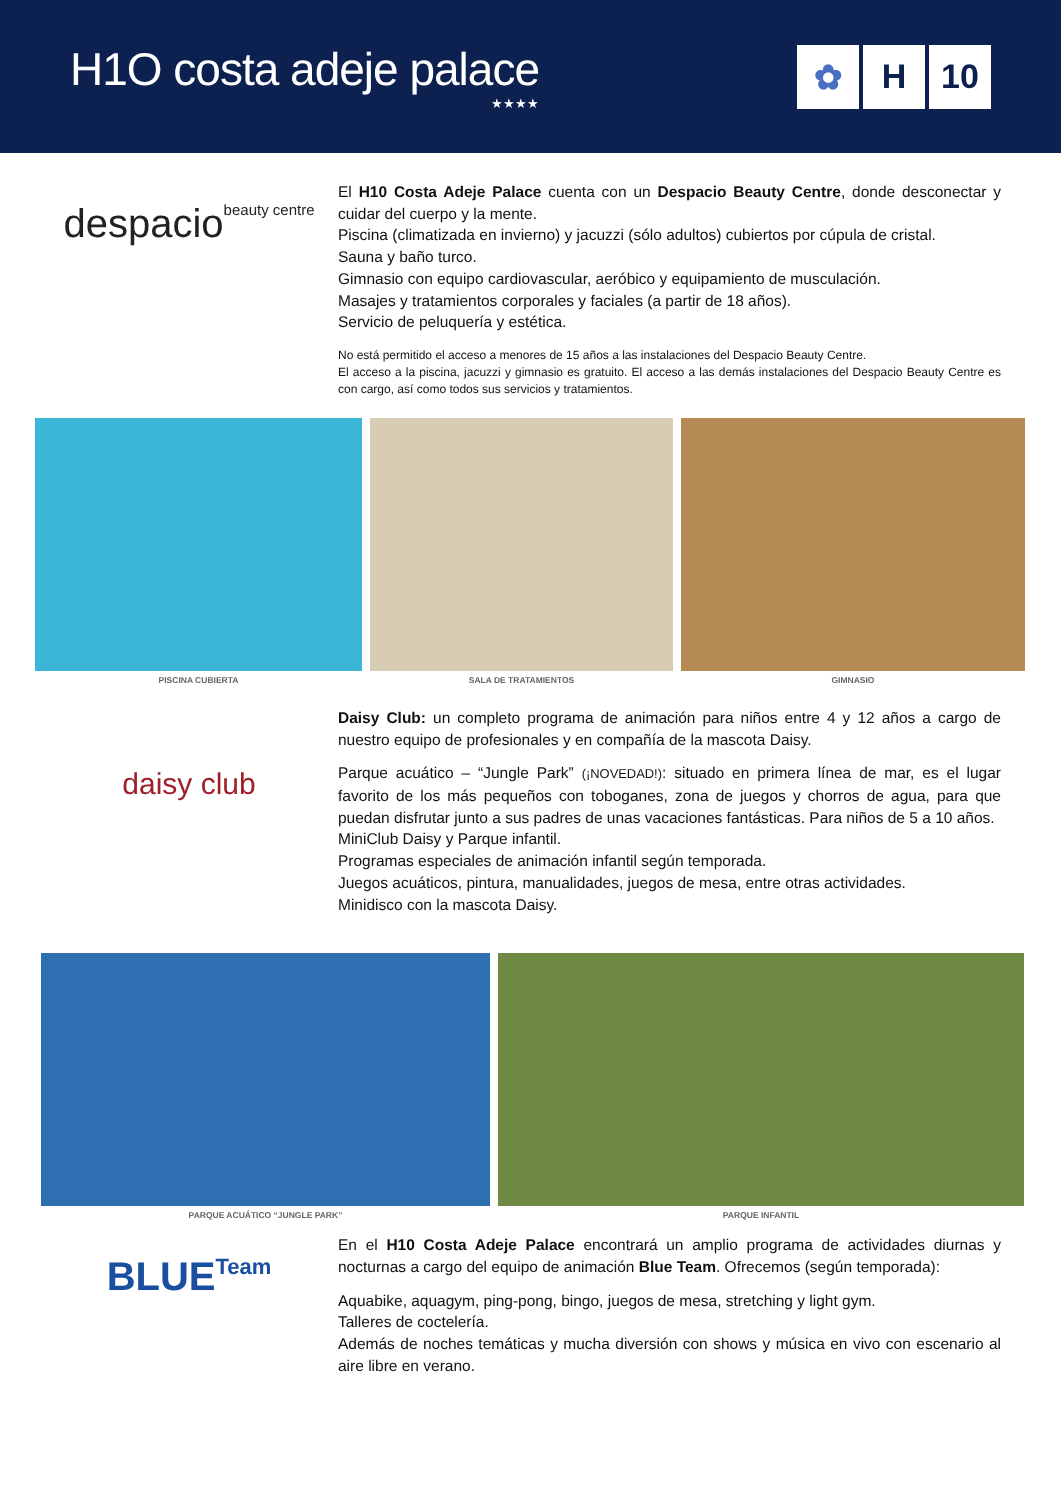H1O costa adeje palace
★★★★
✿ H 10
despacio beauty centre
El H10 Costa Adeje Palace cuenta con un Despacio Beauty Centre, donde desconectar y cuidar del cuerpo y la mente.
Piscina (climatizada en invierno) y jacuzzi (sólo adultos) cubiertos por cúpula de cristal.
Sauna y baño turco.
Gimnasio con equipo cardiovascular, aeróbico y equipamiento de musculación.
Masajes y tratamientos corporales y faciales (a partir de 18 años).
Servicio de peluquería y estética.
No está permitido el acceso a menores de 15 años a las instalaciones del Despacio Beauty Centre.
El acceso a la piscina, jacuzzi y gimnasio es gratuito. El acceso a las demás instalaciones del Despacio Beauty Centre es con cargo, así como todos sus servicios y tratamientos.
PISCINA CUBIERTA SALA DE TRATAMIENTOS GIMNASIO
daisy club
Daisy Club: un completo programa de animación para niños entre 4 y 12 años a cargo de nuestro equipo de profesionales y en compañía de la mascota Daisy.
Parque acuático – “Jungle Park” (¡NOVEDAD!): situado en primera línea de mar, es el lugar favorito de los más pequeños con toboganes, zona de juegos y chorros de agua, para que puedan disfrutar junto a sus padres de unas vacaciones fantásticas. Para niños de 5 a 10 años.
MiniClub Daisy y Parque infantil.
Programas especiales de animación infantil según temporada.
Juegos acuáticos, pintura, manualidades, juegos de mesa, entre otras actividades.
Minidisco con la mascota Daisy.
PARQUE ACUÁTICO “JUNGLE PARK” PARQUE INFANTIL
BLUE Team
En el H10 Costa Adeje Palace encontrará un amplio programa de actividades diurnas y nocturnas a cargo del equipo de animación Blue Team. Ofrecemos (según temporada):
Aquabike, aquagym, ping-pong, bingo, juegos de mesa, stretching y light gym.
Talleres de coctelería.
Además de noches temáticas y mucha diversión con shows y música en vivo con escenario al aire libre en verano.